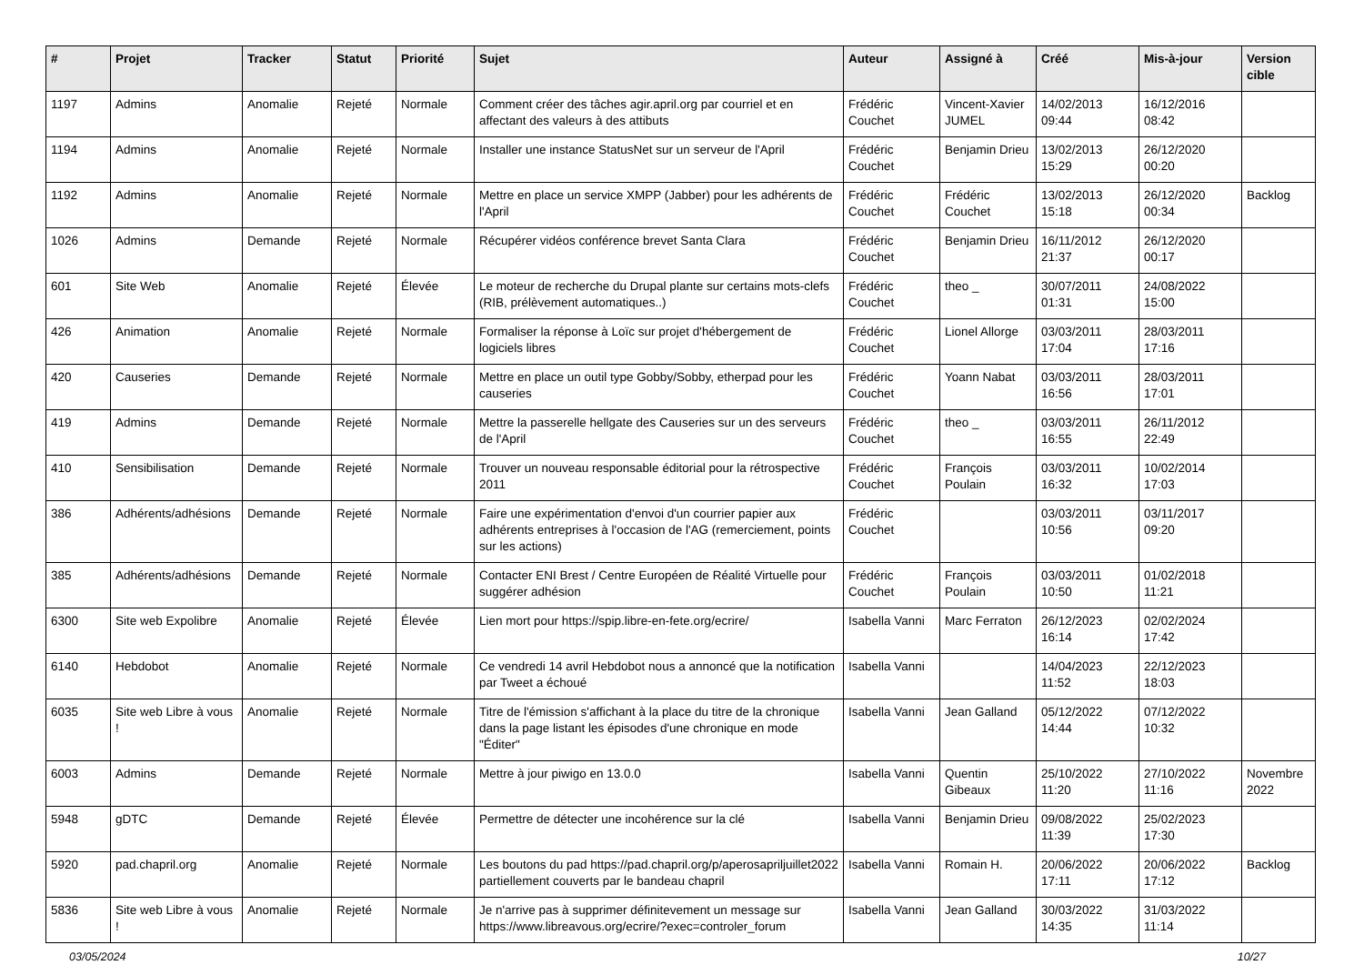| # | Projet | Tracker | Statut | Priorité | Sujet | Auteur | Assigné à | Créé | Mis-à-jour | Version cible |
| --- | --- | --- | --- | --- | --- | --- | --- | --- | --- | --- |
| 1197 | Admins | Anomalie | Rejeté | Normale | Comment créer des tâches agir.april.org par courriel et en affectant des valeurs à des attibuts | Frédéric Couchet | Vincent-Xavier JUMEL | 14/02/2013 09:44 | 16/12/2016 08:42 | |
| 1194 | Admins | Anomalie | Rejeté | Normale | Installer une instance StatusNet sur un serveur de l'April | Frédéric Couchet | Benjamin Drieu | 13/02/2013 15:29 | 26/12/2020 00:20 | |
| 1192 | Admins | Anomalie | Rejeté | Normale | Mettre en place un service XMPP (Jabber) pour les adhérents de l'April | Frédéric Couchet | Frédéric Couchet | 13/02/2013 15:18 | 26/12/2020 00:34 | Backlog |
| 1026 | Admins | Demande | Rejeté | Normale | Récupérer vidéos conférence brevet Santa Clara | Frédéric Couchet | Benjamin Drieu | 16/11/2012 21:37 | 26/12/2020 00:17 | |
| 601 | Site Web | Anomalie | Rejeté | Élevée | Le moteur de recherche du Drupal plante sur certains mots-clefs (RIB, prélèvement automatiques..) | Frédéric Couchet | theo _ | 30/07/2011 01:31 | 24/08/2022 15:00 | |
| 426 | Animation | Anomalie | Rejeté | Normale | Formaliser la réponse à Loïc sur projet d'hébergement de logiciels libres | Frédéric Couchet | Lionel Allorge | 03/03/2011 17:04 | 28/03/2011 17:16 | |
| 420 | Causeries | Demande | Rejeté | Normale | Mettre en place un outil type Gobby/Sobby, etherpad pour les causeries | Frédéric Couchet | Yoann Nabat | 03/03/2011 16:56 | 28/03/2011 17:01 | |
| 419 | Admins | Demande | Rejeté | Normale | Mettre la passerelle hellgate des Causeries sur un des serveurs de l'April | Frédéric Couchet | theo _ | 03/03/2011 16:55 | 26/11/2012 22:49 | |
| 410 | Sensibilisation | Demande | Rejeté | Normale | Trouver un nouveau responsable éditorial pour la rétrospective 2011 | Frédéric Couchet | François Poulain | 03/03/2011 16:32 | 10/02/2014 17:03 | |
| 386 | Adhérents/adhésions | Demande | Rejeté | Normale | Faire une expérimentation d'envoi d'un courrier papier aux adhérents entreprises à l'occasion de l'AG (remerciement, points sur les actions) | Frédéric Couchet | | 03/03/2011 10:56 | 03/11/2017 09:20 | |
| 385 | Adhérents/adhésions | Demande | Rejeté | Normale | Contacter ENI Brest / Centre Européen de Réalité Virtuelle pour suggérer adhésion | Frédéric Couchet | François Poulain | 03/03/2011 10:50 | 01/02/2018 11:21 | |
| 6300 | Site web Expolibre | Anomalie | Rejeté | Élevée | Lien mort pour https://spip.libre-en-fete.org/ecrire/ | Isabella Vanni | Marc Ferraton | 26/12/2023 16:14 | 02/02/2024 17:42 | |
| 6140 | Hebdobot | Anomalie | Rejeté | Normale | Ce vendredi 14 avril Hebdobot nous a annoncé que la notification par Tweet a échoué | Isabella Vanni | | 14/04/2023 11:52 | 22/12/2023 18:03 | |
| 6035 | Site web Libre à vous ! | Anomalie | Rejeté | Normale | Titre de l'émission s'affichant à la place du titre de la chronique dans la page listant les épisodes d'une chronique en mode "Éditer" | Isabella Vanni | Jean Galland | 05/12/2022 14:44 | 07/12/2022 10:32 | |
| 6003 | Admins | Demande | Rejeté | Normale | Mettre à jour piwigo en 13.0.0 | Isabella Vanni | Quentin Gibeaux | 25/10/2022 11:20 | 27/10/2022 11:16 | Novembre 2022 |
| 5948 | gDTC | Demande | Rejeté | Élevée | Permettre de détecter une incohérence sur la clé | Isabella Vanni | Benjamin Drieu | 09/08/2022 11:39 | 25/02/2023 17:30 | |
| 5920 | pad.chapril.org | Anomalie | Rejeté | Normale | Les boutons du pad https://pad.chapril.org/p/aperosapriljuillet2022 partiellement couverts par le bandeau chapril | Isabella Vanni | Romain H. | 20/06/2022 17:11 | 20/06/2022 17:12 | Backlog |
| 5836 | Site web Libre à vous ! | Anomalie | Rejeté | Normale | Je n'arrive pas à supprimer définitevement un message sur https://www.libreavous.org/ecrire/?exec=controler_forum | Isabella Vanni | Jean Galland | 30/03/2022 14:35 | 31/03/2022 11:14 | |
03/05/2024 10/27